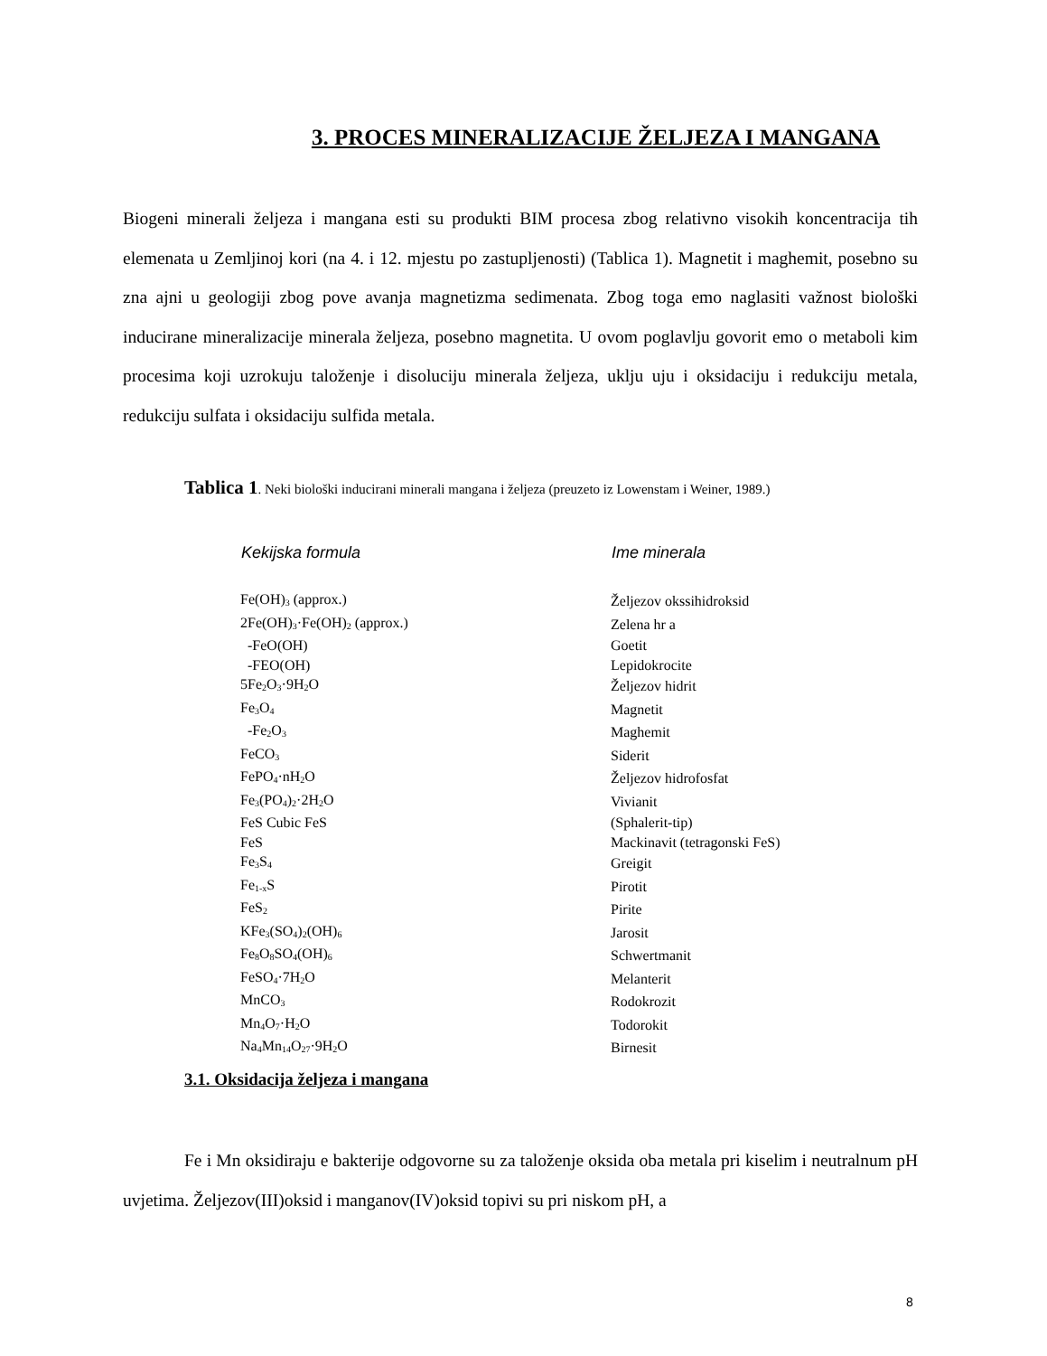3. PROCES MINERALIZACIJE ŽELJEZA I MANGANA
Biogeni minerali željeza i mangana esti su produkti BIM procesa zbog relativno visokih koncentracija tih elemenata u Zemljinoj kori (na 4. i 12. mjestu po zastupljenosti) (Tablica 1). Magnetit i maghemit, posebno su zna ajni u geologiji zbog pove avanja magnetizma sedimenata. Zbog toga emo naglasiti važnost biološki inducirane mineralizacije minerala željeza, posebno magnetita. U ovom poglavlju govorit emo o metaboli kim procesima koji uzrokuju taloženje i disoluciju minerala željeza, uklju uju i oksidaciju i redukciju metala, redukciju sulfata i oksidaciju sulfida metala.
Tablica 1. Neki biološki inducirani minerali mangana i željeza (preuzeto iz Lowenstam i Weiner, 1989.)
| Kekijska formula | Ime minerala |
| --- | --- |
| Fe(OH)<sub>3</sub> (approx.) | Željezov okssihidroksid |
| 2Fe(OH)<sub>3</sub>·Fe(OH)<sub>2</sub> (approx.) | Zelena hr a |
| -FeO(OH) | Goetit |
| -FEO(OH) | Lepidokrocite |
| 5Fe<sub>2</sub>O<sub>3</sub>·9H<sub>2</sub>O | Željezov hidrit |
| Fe<sub>3</sub>O<sub>4</sub> | Magnetit |
| -Fe<sub>2</sub>O<sub>3</sub> | Maghemit |
| FeCO<sub>3</sub> | Siderit |
| FePO<sub>4</sub>·nH<sub>2</sub>O | Željezov hidrofosfat |
| Fe<sub>3</sub>(PO<sub>4</sub>)<sub>2</sub>·2H<sub>2</sub>O | Vivianit |
| FeS Cubic FeS | (Sphalerit-tip) |
| FeS | Mackinavit (tetragonski FeS) |
| Fe<sub>3</sub>S<sub>4</sub> | Greigit |
| Fe<sub>1-x</sub>S | Pirotit |
| FeS<sub>2</sub> | Pirite |
| KFe<sub>3</sub>(SO<sub>4</sub>)<sub>2</sub>(OH)<sub>6</sub> | Jarosit |
| Fe<sub>8</sub>O<sub>8</sub>SO<sub>4</sub>(OH)<sub>6</sub> | Schwertmanit |
| FeSO<sub>4</sub>·7H<sub>2</sub>O | Melanterit |
| MnCO<sub>3</sub> | Rodokrozit |
| Mn<sub>4</sub>O<sub>7</sub>·H<sub>2</sub>O | Todorokit |
| Na<sub>4</sub>Mn<sub>14</sub>O<sub>27</sub>·9H<sub>2</sub>O | Birnesit |
3.1. Oksidacija željeza i mangana
Fe i Mn oksidiraju e bakterije odgovorne su za taloženje oksida oba metala pri kiselim i neutralnum pH uvjetima. Željezov(III)oksid i manganov(IV)oksid topivi su pri niskom pH, a
8